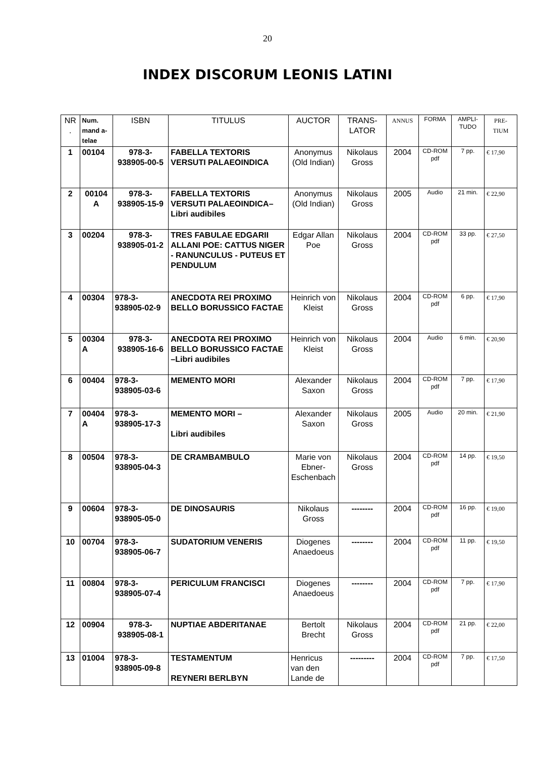20
INDEX DISCORUM LEONIS LATINI
| NR . | Num. mand a- telae | ISBN | TITULUS | AUCTOR | TRANS- LATOR | ANNUS | FORMA | AMPLI- TUDO | PRE- TIUM |
| --- | --- | --- | --- | --- | --- | --- | --- | --- | --- |
| 1 | 00104 | 978-3-938905-00-5 | FABELLA TEXTORIS VERSUTI PALAEOINDICA | Anonymus (Old Indian) | Nikolaus Gross | 2004 | CD-ROM pdf | 7 pp. | € 17,90 |
| 2 | 00104 A | 978-3-938905-15-9 | FABELLA TEXTORIS VERSUTI PALAEOINDICA– Libri audibiles | Anonymus (Old Indian) | Nikolaus Gross | 2005 | Audio | 21 min. | € 22,90 |
| 3 | 00204 | 978-3-938905-01-2 | TRES FABULAE EDGARII ALLANI POE: CATTUS NIGER - RANUNCULUS - PUTEUS ET PENDULUM | Edgar Allan Poe | Nikolaus Gross | 2004 | CD-ROM pdf | 33 pp. | € 27,50 |
| 4 | 00304 | 978-3-938905-02-9 | ANECDOTA REI PROXIMO BELLO BORUSSICO FACTAE | Heinrich von Kleist | Nikolaus Gross | 2004 | CD-ROM pdf | 6 pp. | € 17,90 |
| 5 | 00304 A | 978-3-938905-16-6 | ANECDOTA REI PROXIMO BELLO BORUSSICO FACTAE –Libri audibiles | Heinrich von Kleist | Nikolaus Gross | 2004 | Audio | 6 min. | € 20,90 |
| 6 | 00404 | 978-3-938905-03-6 | MEMENTO MORI | Alexander Saxon | Nikolaus Gross | 2004 | CD-ROM pdf | 7 pp. | € 17,90 |
| 7 | 00404 A | 978-3-938905-17-3 | MEMENTO MORI – Libri audibiles | Alexander Saxon | Nikolaus Gross | 2005 | Audio | 20 min. | € 21,90 |
| 8 | 00504 | 978-3-938905-04-3 | DE CRAMBAMBULO | Marie von Ebner-Eschenbach | Nikolaus Gross | 2004 | CD-ROM pdf | 14 pp. | € 19,50 |
| 9 | 00604 | 978-3-938905-05-0 | DE DINOSAURIS | Nikolaus Gross | -------- | 2004 | CD-ROM pdf | 16 pp. | € 19,00 |
| 10 | 00704 | 978-3-938905-06-7 | SUDATORIUM VENERIS | Diogenes Anaedoeus | -------- | 2004 | CD-ROM pdf | 11 pp. | € 19,50 |
| 11 | 00804 | 978-3-938905-07-4 | PERICULUM FRANCISCI | Diogenes Anaedoeus | -------- | 2004 | CD-ROM pdf | 7 pp. | € 17,90 |
| 12 | 00904 | 978-3-938905-08-1 | NUPTIAE ABDERITANAE | Bertolt Brecht | Nikolaus Gross | 2004 | CD-ROM pdf | 21 pp. | € 22,00 |
| 13 | 01004 | 978-3-938905-09-8 | TESTAMENTUM REYNERI BERLBYN | Henricus van den Lande de | --------- | 2004 | CD-ROM pdf | 7 pp. | € 17,50 |